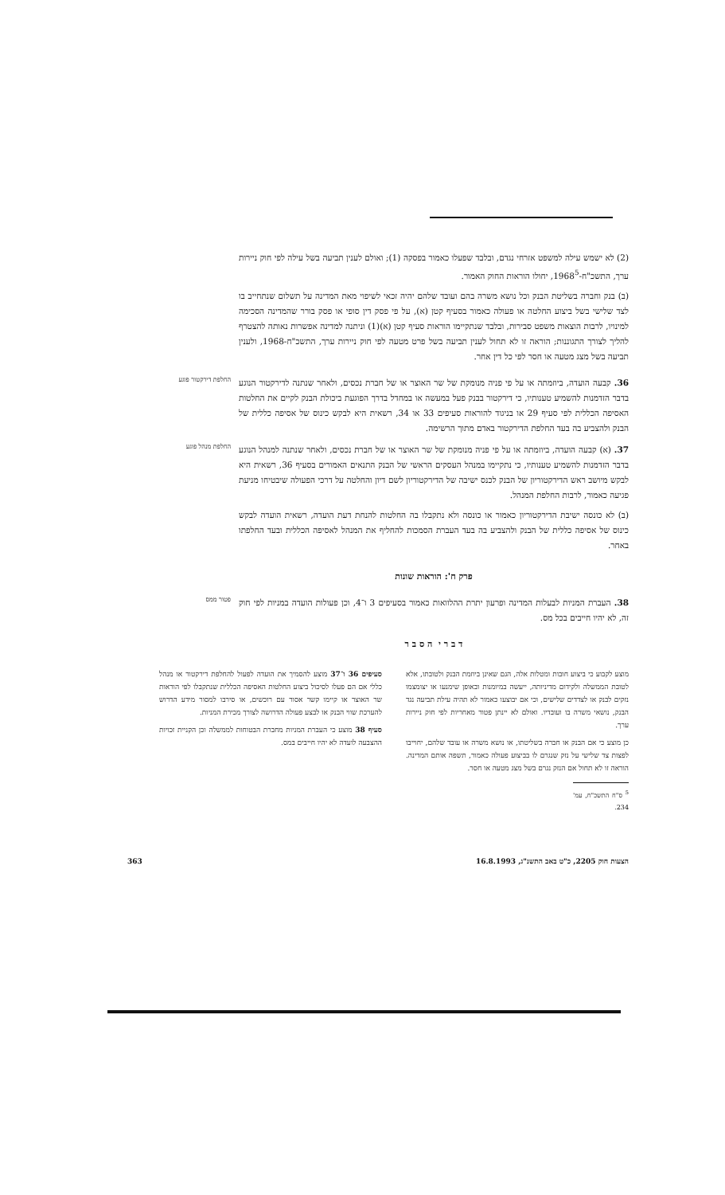(2) לא ישמש עילה למשפט אזרחי נגדם, ובלבד שפעלו כאמור בפסקה (1); ואולם לענין תביעה בשל עילה לפי חוק ניירות ערך, התשכ"ח-1968<sup>5</sup>, יחולו הוראות החוק האמור.
(ב) בנק וחברה בשליטת הבנק וכל נושא משרה בהם ועובד שלהם יהיה זכאי לשיפוי מאת המדינה על תשלום שנתחייב בו לצד שלישי בשל ביצוע החלטה או פעולה כאמור בסעיף קטן (א), על פי פסק דין סופי או פסק בורר שהמדינה הסכימה למינויו, לרבות הוצאות משפט סבירות, ובלבד שנתקיימו הוראות סעיף קטן (א)(1) וניתנה למדינה אפשרות נאותה להצטרף להליך לצורך התגוננות; הוראה זו לא תחול לענין תביעה בשל פרט מטעה לפי חוק ניירות ערך, התשכ"ח-1968, ולענין תביעה בשל מצג מטעה או חסר לפי כל דין אחר.
36. קבעה הועדה, ביוזמתה או על פי פניה מנומקת של שר האוצר או של חברת נכסים, ולאחר שנתנה לדירקטור הנוגע בדבר הזדמנות להשמיע טענותיו, כי דירקטור בבנק פעל במעשה או במחדל בדרך הפוגעת ביכולת הבנק לקיים את החלטות האסיפה הכללית לפי סעיף 29 או בניגוד להוראות סעיפים 33 או 34, רשאית היא לבקש כינוס של אסיפה כללית של הבנק ולהצביע בה בעד החלפת הדירקטור באדם מתוך הרשימה.
החלפת דירקטור פוגע
37. (א) קבעה הועדה, ביוזמתה או על פי פניה מנומקת של שר האוצר או של חברת נכסים, ולאחר שנתנה למנהל הנוגע בדבר הזדמנות להשמיע טענותיו, כי נתקיימו במנהל העסקים הראשי של הבנק התנאים האמורים בסעיף 36, רשאית היא לבקש מיושב ראש הדירקטוריון של הבנק לכנס ישיבה של הדירקטוריון לשם דיון והחלטה על דרכי הפעולה שיבטיחו מניעת פגיעה כאמור, לרבות החלפת המנהל.
(ב) לא כונסה ישיבת הדירקטוריון כאמור או כונסה ולא נתקבלו בה החלטות להנחת דעת הועדה, רשאית הועדה לבקש כינוס של אסיפה כללית של הבנק ולהצביע בה בעד העברת הסמכות להחליף את המנהל לאסיפה הכללית ובעד החלפתו באחר.
החלפת מנהל פוגע
פרק ח': הוראות שונות
38. העברת המניות לבעלות המדינה ופרעון יתרת ההלוואות כאמור בסעיפים 3 ו־4, וכן פעולות הועדה במניות לפי חוק זה, לא יהיו חייבים בכל מס.
פטור ממס
ד ב ר י ה ס ב ר
מוצע לקבוע כי ביצוע חובות ומטלות אלה, הגם שאינן ביוזמת הבנק ולטובתו, אלא לטובת הממשלה ולקידום מדיניותה, ייעשה במיומנות ובאופן שימנעו או יצומצמו נזקים לבנק או לצדדים שלישים, וכי אם יבוצעו כאמור לא תהיה עילת תביעה נגד הבנק, נושאי משרה בו ועובדיו. ואולם לא יינתן פטור מאחריות לפי חוק ניירות ערך.
כן מוצע כי אם הבנק או חברה בשליטתו, או נושא משרה או עובד שלהם, יחוייבו לפצות צד שלישי על נזק שנגרם לו בביצוע פעולה כאמור, תשפה אותם המדינה. הוראה זו לא תחול אם הנזק נגרם בשל מצג מטעה או חסר.
<sup>5</sup> ס"ח התשכ"ח, עמ' 234.
סעיפים 36 ו־37 מוצע להסמיך את הועדה לפעול להחלפת דירקטור או מנהל כללי אם הם פעלו לסיכול ביצוע החלטות האסיפה הכללית שנתקבלו לפי הוראות שר האוצר או קיימו קשר אסור עם רוכשים, או סירבו למסור מידע הדרוש להערכת שווי הבנק או לבצע פעולה הדרושה לצורך מכירת המניות.
סעיף 38 מוצע כי העברת המניות מחברת הבטוחות לממשלה וכן הקניית זכויות ההצבעה לועדה לא יהיו חייבים במס.
הצעות חוק 2205, כ"ט באב התשנ"ג, 16.8.1993 363